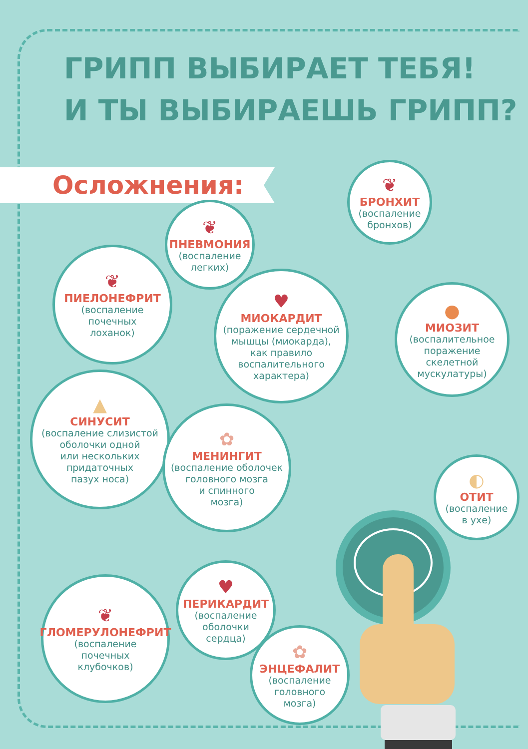ГРИПП ВЫБИРАЕТ ТЕБЯ!
И ТЫ ВЫБИРАЕШЬ ГРИПП?
Осложнения:
❦
БРОНХИТ
(воспаление
бронхов)
❦
ПНЕВМОНИЯ
(воспаление
легких)
❦
ПИЕЛОНЕФРИТ
(воспаление
почечных
лоханок)
♥
МИОКАРДИТ
(поражение сердечной
мышцы (миокарда),
как правило
воспалительного
характера)
●
МИОЗИТ
(воспалительное
поражение
скелетной
мускулатуры)
▲
СИНУСИТ
(воспаление слизистой
оболочки одной
или нескольких
придаточных
пазух носа)
✿
МЕНИНГИТ
(воспаление оболочек
головного мозга
и спинного
мозга)
◐
ОТИТ
(воспаление
в ухе)
❦
ГЛОМЕРУЛОНЕФРИТ
(воспаление
почечных
клубочков)
♥
ПЕРИКАРДИТ
(воспаление
оболочки
сердца)
✿
ЭНЦЕФАЛИТ
(воспаление
головного
мозга)